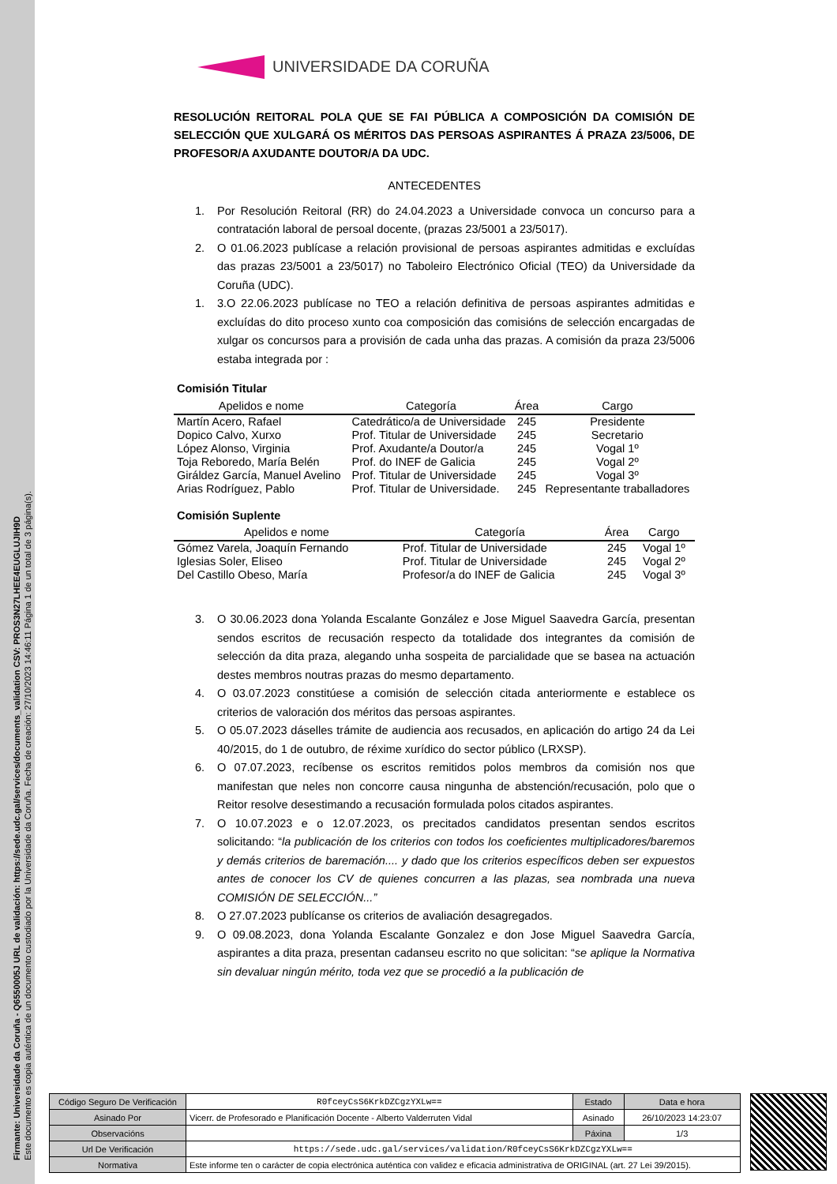Firmante: Universidade da Coruña - Q6550005J URL de validación: https://sede.udc.gal/services/documents_validation CSV: PROS3N27LHEE4EUGLUJIH9D
Este documento es copia auténtica de un documento custodiado por la Universidade da Coruña. Fecha de creación: 27/10/2023 14:46:11 Página 1 de un total de 3 página(s).
UNIVERSIDADE DA CORUÑA
RESOLUCIÓN REITORAL POLA QUE SE FAI PÚBLICA A COMPOSICIÓN DA COMISIÓN DE SELECCIÓN QUE XULGARÁ OS MÉRITOS DAS PERSOAS ASPIRANTES Á PRAZA 23/5006, DE PROFESOR/A AXUDANTE DOUTOR/A DA UDC.
ANTECEDENTES
1. Por Resolución Reitoral (RR) do 24.04.2023 a Universidade convoca un concurso para a contratación laboral de persoal docente, (prazas 23/5001 a 23/5017).
2. O 01.06.2023 publícase a relación provisional de persoas aspirantes admitidas e excluídas das prazas 23/5001 a 23/5017) no Taboleiro Electrónico Oficial (TEO) da Universidade da Coruña (UDC).
1. 3.O 22.06.2023 publícase no TEO a relación definitiva de persoas aspirantes admitidas e excluídas do dito proceso xunto coa composición das comisións de selección encargadas de xulgar os concursos para a provisión de cada unha das prazas. A comisión da praza 23/5006 estaba integrada por :
Comisión Titular
| Apelidos e nome | Categoría | Área | Cargo |
| --- | --- | --- | --- |
| Martín Acero, Rafael | Catedrático/a de Universidade | 245 | Presidente |
| Dopico Calvo, Xurxo | Prof. Titular de Universidade | 245 | Secretario |
| López Alonso, Virginia | Prof. Axudante/a Doutor/a | 245 | Vogal 1º |
| Toja Reboredo, María Belén | Prof. do INEF de Galicia | 245 | Vogal 2º |
| Giráldez García, Manuel Avelino | Prof. Titular de Universidade | 245 | Vogal 3º |
| Arias Rodríguez, Pablo | Prof. Titular de Universidade. | 245 | Representante traballadores |
Comisión Suplente
| Apelidos e nome | Categoría | Área | Cargo |
| --- | --- | --- | --- |
| Gómez Varela, Joaquín Fernando | Prof. Titular de Universidade | 245 | Vogal 1º |
| Iglesias Soler, Eliseo | Prof. Titular de Universidade | 245 | Vogal 2º |
| Del Castillo Obeso, María | Profesor/a do INEF de Galicia | 245 | Vogal 3º |
3. O 30.06.2023 dona Yolanda Escalante González e Jose Miguel Saavedra García, presentan sendos escritos de recusación respecto da totalidade dos integrantes da comisión de selección da dita praza, alegando unha sospeita de parcialidade que se basea na actuación destes membros noutras prazas do mesmo departamento.
4. O 03.07.2023 constitúese a comisión de selección citada anteriormente e establece os criterios de valoración dos méritos das persoas aspirantes.
5. O 05.07.2023 dáselles trámite de audiencia aos recusados, en aplicación do artigo 24 da Lei 40/2015, do 1 de outubro, de réxime xurídico do sector público (LRXSP).
6. O 07.07.2023, recíbense os escritos remitidos polos membros da comisión nos que manifestan que neles non concorre causa ningunha de abstención/recusación, polo que o Reitor resolve desestimando a recusación formulada polos citados aspirantes.
7. O 10.07.2023 e o 12.07.2023, os precitados candidatos presentan sendos escritos solicitando: “la publicación de los criterios con todos los coeficientes multiplicadores/baremos y demás criterios de baremación.... y dado que los criterios específicos deben ser expuestos antes de conocer los CV de quienes concurren a las plazas, sea nombrada una nueva COMISIÓN DE SELECCIÓN...”
8. O 27.07.2023 publícanse os criterios de avaliación desagregados.
9. O 09.08.2023, dona Yolanda Escalante Gonzalez e don Jose Miguel Saavedra García, aspirantes a dita praza, presentan cadanseu escrito no que solicitan: “se aplique la Normativa sin devaluar ningún mérito, toda vez que se procedió a la publicación de
| Código Seguro De Verificación | R0fceyCsS6KrkDZCgzYXLw== | Estado | Data e hora |
| Asinado Por | Vicerr. de Profesorado e Planificación Docente - Alberto Valderruten Vidal | Asinado | 26/10/2023 14:23:07 |
| Observacións | | Páxina | 1/3 |
| Url De Verificación | https://sede.udc.gal/services/validation/R0fceyCsS6KrkDZCgzYXLw== | | |
| Normativa | Este informe ten o carácter de copia electrónica auténtica con validez e eficacia administrativa de ORIGINAL (art. 27 Lei 39/2015). | | |